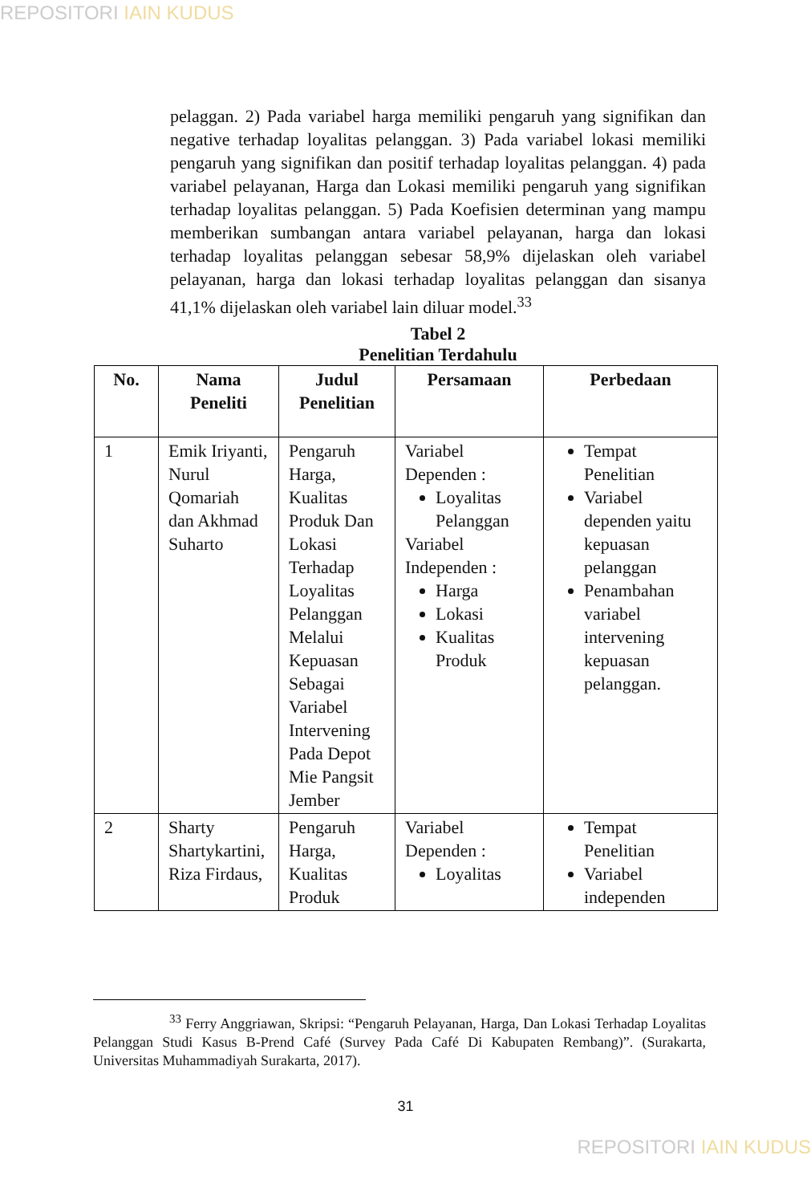REPOSITORI IAIN KUDUS
pelaggan. 2) Pada variabel harga memiliki pengaruh yang signifikan dan negative terhadap loyalitas pelanggan. 3) Pada variabel lokasi memiliki pengaruh yang signifikan dan positif terhadap loyalitas pelanggan. 4) pada variabel pelayanan, Harga dan Lokasi memiliki pengaruh yang signifikan terhadap loyalitas pelanggan. 5) Pada Koefisien determinan yang mampu memberikan sumbangan antara variabel pelayanan, harga dan lokasi terhadap loyalitas pelanggan sebesar 58,9% dijelaskan oleh variabel pelayanan, harga dan lokasi terhadap loyalitas pelanggan dan sisanya 41,1% dijelaskan oleh variabel lain diluar model.<sup>33</sup>
Tabel 2
Penelitian Terdahulu
| No. | Nama Peneliti | Judul Penelitian | Persamaan | Perbedaan |
| --- | --- | --- | --- | --- |
| 1 | Emik Iriyanti, Nurul Qomariah dan Akhmad Suharto | Pengaruh Harga, Kualitas Produk Dan Lokasi Terhadap Loyalitas Pelanggan Melalui Kepuasan Sebagai Variabel Intervening Pada Depot Mie Pangsit Jember | Variabel Dependen : Loyalitas Pelanggan Variabel Independen : Harga Lokasi Kualitas Produk | Tempat Penelitian Variabel dependen yaitu kepuasan pelanggan Penambahan variabel intervening kepuasan pelanggan. |
| 2 | Sharty Shartykartini, Riza Firdaus, | Pengaruh Harga, Kualitas Produk | Variabel Dependen : Loyalitas | Tempat Penelitian Variabel independen |
<sup>33</sup> Ferry Anggriawan, Skripsi: “Pengaruh Pelayanan, Harga, Dan Lokasi Terhadap Loyalitas Pelanggan Studi Kasus B-Prend Café (Survey Pada Café Di Kabupaten Rembang)”. (Surakarta, Universitas Muhammadiyah Surakarta, 2017).
31
REPOSITORI IAIN KUDUS